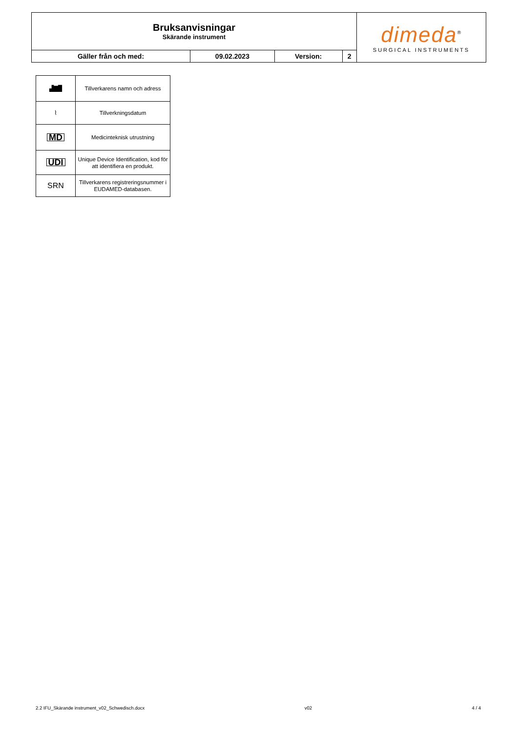| Bruksanvisningar Skärande instrument | | | | dimeda<sup>®</sup> SURGICAL INSTRUMENTS |
| Gäller från och med: | 09.02.2023 | Version: | 2 | |
| ▟▇▉ | Tillverkarens namn och adress |
| ⌇ | Tillverkningsdatum |
| MD | Medicinteknisk utrustning |
| UDI | Unique Device Identification, kod för att identifiera en produkt. |
| SRN | Tillverkarens registreringsnummer i EUDAMED-databasen. |
2.2 IFU_Skärande instrument_v02_Schwedisch.docx v02 4 / 4